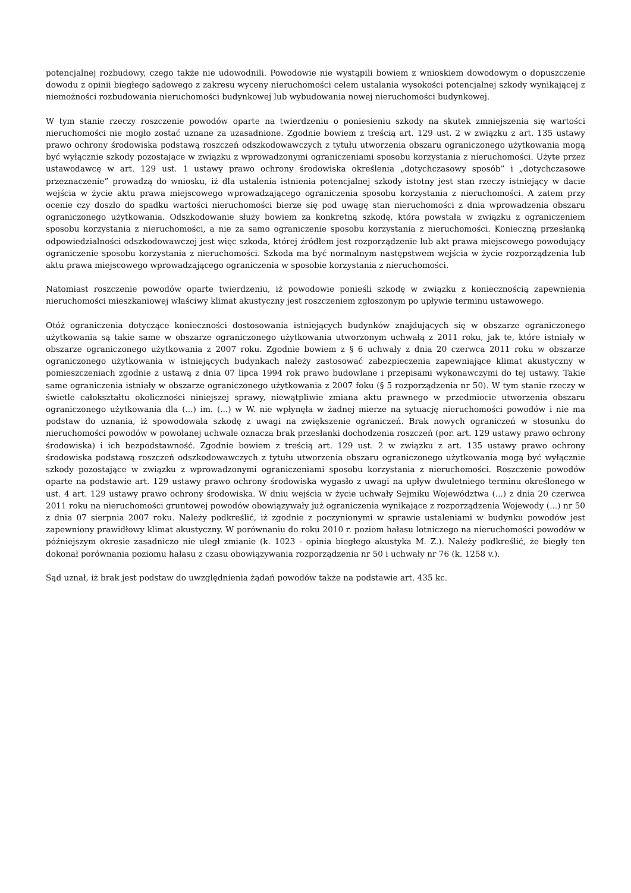potencjalnej rozbudowy, czego także nie udowodnili. Powodowie nie wystąpili bowiem z wnioskiem dowodowym o dopuszczenie dowodu z opinii biegłego sądowego z zakresu wyceny nieruchomości celem ustalania wysokości potencjalnej szkody wynikającej z niemożności rozbudowania nieruchomości budynkowej lub wybudowania nowej nieruchomości budynkowej.
W tym stanie rzeczy roszczenie powodów oparte na twierdzeniu o poniesieniu szkody na skutek zmniejszenia się wartości nieruchomości nie mogło zostać uznane za uzasadnione. Zgodnie bowiem z treścią art. 129 ust. 2 w związku z art. 135 ustawy prawo ochrony środowiska podstawą roszczeń odszkodowawczych z tytułu utworzenia obszaru ograniczonego użytkowania mogą być wyłącznie szkody pozostające w związku z wprowadzonymi ograniczeniami sposobu korzystania z nieruchomości. Użyte przez ustawodawcę w art. 129 ust. 1 ustawy prawo ochrony środowiska określenia „dotychczasowy sposób” i „dotychczasowe przeznaczenie” prowadzą do wniosku, iż dla ustalenia istnienia potencjalnej szkody istotny jest stan rzeczy istniejący w dacie wejścia w życie aktu prawa miejscowego wprowadzającego ograniczenia sposobu korzystania z nieruchomości. A zatem przy ocenie czy doszło do spadku wartości nieruchomości bierze się pod uwagę stan nieruchomości z dnia wprowadzenia obszaru ograniczonego użytkowania. Odszkodowanie służy bowiem za konkretną szkodę, która powstała w związku z ograniczeniem sposobu korzystania z nieruchomości, a nie za samo ograniczenie sposobu korzystania z nieruchomości. Konieczną przesłanką odpowiedzialności odszkodowawczej jest więc szkoda, której źródłem jest rozporządzenie lub akt prawa miejscowego powodujący ograniczenie sposobu korzystania z nieruchomości. Szkoda ma być normalnym następstwem wejścia w życie rozporządzenia lub aktu prawa miejscowego wprowadzającego ograniczenia w sposobie korzystania z nieruchomości.
Natomiast roszczenie powodów oparte twierdzeniu, iż powodowie ponieśli szkodę w związku z koniecznością zapewnienia nieruchomości mieszkaniowej właściwy klimat akustyczny jest roszczeniem zgłoszonym po upływie terminu ustawowego.
Otóż ograniczenia dotyczące konieczności dostosowania istniejących budynków znajdujących się w obszarze ograniczonego użytkowania są takie same w obszarze ograniczonego użytkowania utworzonym uchwałą z 2011 roku, jak te, które istniały w obszarze ograniczonego użytkowania z 2007 roku. Zgodnie bowiem z § 6 uchwały z dnia 20 czerwca 2011 roku w obszarze ograniczonego użytkowania w istniejących budynkach należy zastosować zabezpieczenia zapewniające klimat akustyczny w pomieszczeniach zgodnie z ustawą z dnia 07 lipca 1994 rok prawo budowlane i przepisami wykonawczymi do tej ustawy. Takie same ograniczenia istniały w obszarze ograniczonego użytkowania z 2007 foku (§ 5 rozporządzenia nr 50). W tym stanie rzeczy w świetle całokształtu okoliczności niniejszej sprawy, niewątpliwie zmiana aktu prawnego w przedmiocie utworzenia obszaru ograniczonego użytkowania dla (...) im. (...) w W. nie wpłynęła w żadnej mierze na sytuację nieruchomości powodów i nie ma podstaw do uznania, iż spowodowała szkodę z uwagi na zwiększenie ograniczeń. Brak nowych ograniczeń w stosunku do nieruchomości powodów w powołanej uchwale oznacza brak przesłanki dochodzenia roszczeń (por. art. 129 ustawy prawo ochrony środowiska) i ich bezpodstawność. Zgodnie bowiem z treścią art. 129 ust. 2 w związku z art. 135 ustawy prawo ochrony środowiska podstawą roszczeń odszkodowawczych z tytułu utworzenia obszaru ograniczonego użytkowania mogą być wyłącznie szkody pozostające w związku z wprowadzonymi ograniczeniami sposobu korzystania z nieruchomości. Roszczenie powodów oparte na podstawie art. 129 ustawy prawo ochrony środowiska wygasło z uwagi na upływ dwuletniego terminu określonego w ust. 4 art. 129 ustawy prawo ochrony środowiska. W dniu wejścia w życie uchwały Sejmiku Województwa (...) z dnia 20 czerwca 2011 roku na nieruchomości gruntowej powodów obowiązywały już ograniczenia wynikające z rozporządzenia Wojewody (...) nr 50 z dnia 07 sierpnia 2007 roku. Należy podkreślić, iż zgodnie z poczynionymi w sprawie ustaleniami w budynku powodów jest zapewniony prawidłowy klimat akustyczny. W porównaniu do roku 2010 r. poziom hałasu lotniczego na nieruchomości powodów w późniejszym okresie zasadniczo nie uległ zmianie (k. 1023 - opinia biegłego akustyka M. Z.). Należy podkreślić, że biegły ten dokonał porównania poziomu hałasu z czasu obowiązywania rozporządzenia nr 50 i uchwały nr 76 (k. 1258 v.).
Sąd uznał, iż brak jest podstaw do uwzględnienia żądań powodów także na podstawie art. 435 kc.